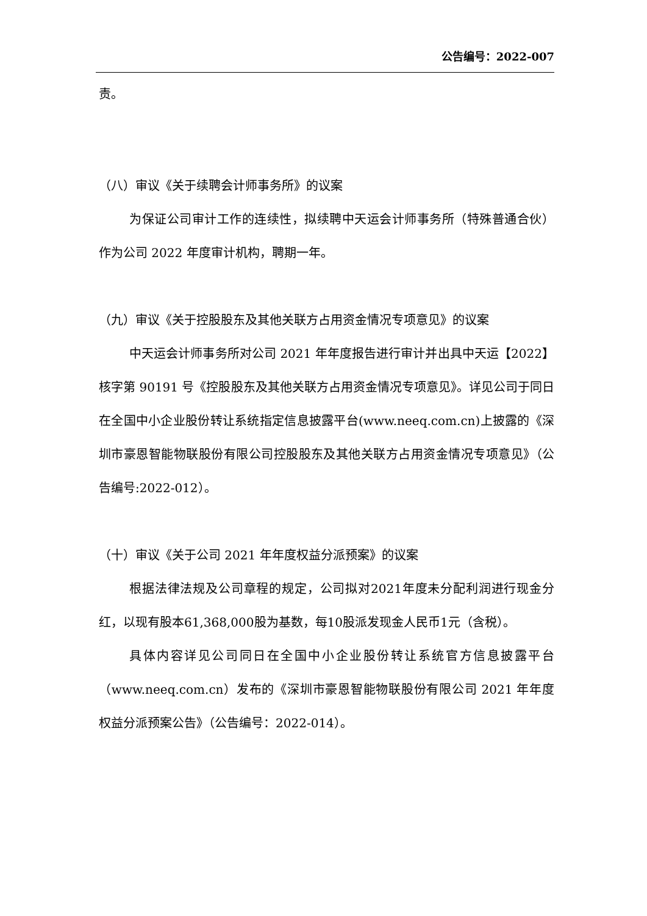公告编号：2022-007
责。
（八）审议《关于续聘会计师事务所》的议案
为保证公司审计工作的连续性，拟续聘中天运会计师事务所（特殊普通合伙）作为公司 2022 年度审计机构，聘期一年。
（九）审议《关于控股股东及其他关联方占用资金情况专项意见》的议案
中天运会计师事务所对公司 2021 年年度报告进行审计并出具中天运【2022】核字第 90191 号《控股股东及其他关联方占用资金情况专项意见》。详见公司于同日在全国中小企业股份转让系统指定信息披露平台(www.neeq.com.cn)上披露的《深圳市豪恩智能物联股份有限公司控股股东及其他关联方占用资金情况专项意见》（公告编号:2022-012）。
（十）审议《关于公司 2021 年年度权益分派预案》的议案
根据法律法规及公司章程的规定，公司拟对2021年度未分配利润进行现金分红，以现有股本61,368,000股为基数，每10股派发现金人民币1元（含税）。
具体内容详见公司同日在全国中小企业股份转让系统官方信息披露平台（www.neeq.com.cn）发布的《深圳市豪恩智能物联股份有限公司 2021 年年度权益分派预案公告》（公告编号：2022-014）。